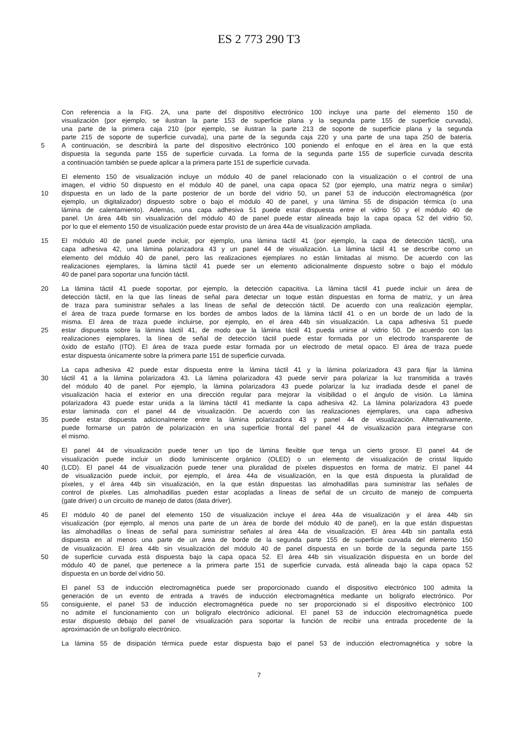ES 2 773 290 T3
Con referencia a la FIG. 2A, una parte del dispositivo electrónico 100 incluye una parte del elemento 150 de
visualización (por ejemplo, se ilustran la parte 153 de superficie plana y la segunda parte 155 de superficie curvada),
una parte de la primera caja 210 (por ejemplo, se ilustran la parte 213 de soporte de superficie plana y la segunda
parte 215 de soporte de superficie curvada), una parte de la segunda caja 220 y una parte de una tapa 250 de batería.
5 A continuación, se describirá la parte del dispositivo electrónico 100 poniendo el enfoque en el área en la que está
dispuesta la segunda parte 155 de superficie curvada. La forma de la segunda parte 155 de superficie curvada descrita
a continuación también se puede aplicar a la primera parte 151 de superficie curvada.
El elemento 150 de visualización incluye un módulo 40 de panel relacionado con la visualización o el control de una
imagen, el vidrio 50 dispuesto en el módulo 40 de panel, una capa opaca 52 (por ejemplo, una matriz negra o similar)
10 dispuesta en un lado de la parte posterior de un borde del vidrio 50, un panel 53 de inducción electromagnética (por
ejemplo, un digitalizador) dispuesto sobre o bajo el módulo 40 de panel, y una lámina 55 de disipación térmica (o una
lámina de calentamiento). Además, una capa adhesiva 51 puede estar dispuesta entre el vidrio 50 y el módulo 40 de
panel. Un área 44b sin visualización del módulo 40 de panel puede estar alineada bajo la capa opaca 52 del vidrio 50,
por lo que el elemento 150 de visualización puede estar provisto de un área 44a de visualización ampliada.
15 El módulo 40 de panel puede incluir, por ejemplo, una lámina táctil 41 (por ejemplo, la capa de detección táctil), una
capa adhesiva 42, una lámina polarizadora 43 y un panel 44 de visualización. La lámina táctil 41 se describe como un
elemento del módulo 40 de panel, pero las realizaciones ejemplares no están limitadas al mismo. De acuerdo con las
realizaciones ejemplares, la lámina táctil 41 puede ser un elemento adicionalmente dispuesto sobre o bajo el módulo
40 de panel para soportar una función táctil.
20 La lámina táctil 41 puede soportar, por ejemplo, la detección capacitiva. La lámina táctil 41 puede incluir un área de
detección táctil, en la que las líneas de señal para detectar un toque están dispuestas en forma de matriz, y un área
de traza para suministrar señales a las líneas de señal de detección táctil. De acuerdo con una realización ejemplar,
el área de traza puede formarse en los bordes de ambos lados de la lámina táctil 41 o en un borde de un lado de la
misma. El área de traza puede incluirse, por ejemplo, en el área 44b sin visualización. La capa adhesiva 51 puede
25 estar dispuesta sobre la lámina táctil 41, de modo que la lámina táctil 41 pueda unirse al vidrio 50. De acuerdo con las
realizaciones ejemplares, la línea de señal de detección táctil puede estar formada por un electrodo transparente de
óxido de estaño (ITO). El área de traza puede estar formada por un electrodo de metal opaco. El área de traza puede
estar dispuesta únicamente sobre la primera parte 151 de superficie curvada.
La capa adhesiva 42 puede estar dispuesta entre la lámina táctil 41 y la lámina polarizadora 43 para fijar la lámina
30 táctil 41 a la lámina polarizadora 43. La lámina polarizadora 43 puede servir para polarizar la luz transmitida a través
del módulo 40 de panel. Por ejemplo, la lámina polarizadora 43 puede polarizar la luz irradiada desde el panel de
visualización hacia el exterior en una dirección regular para mejorar la visibilidad o el ángulo de visión. La lámina
polarizadora 43 puede estar unida a la lámina táctil 41 mediante la capa adhesiva 42. La lámina polarizadora 43 puede
estar laminada con el panel 44 de visualización. De acuerdo con las realizaciones ejemplares, una capa adhesiva
35 puede estar dispuesta adicionalmente entre la lámina polarizadora 43 y panel 44 de visualización. Alternativamente,
puede formarse un patrón de polarización en una superficie frontal del panel 44 de visualización para integrarse con
el mismo.
El panel 44 de visualización puede tener un tipo de lámina flexible que tenga un cierto grosor. El panel 44 de
visualización puede incluir un diodo luminiscente orgánico (OLED) o un elemento de visualización de cristal líquido
40 (LCD). El panel 44 de visualización puede tener una pluralidad de píxeles dispuestos en forma de matriz. El panel 44
de visualización puede incluir, por ejemplo, el área 44a de visualización, en la que está dispuesta la pluralidad de
píxeles, y el área 44b sin visualización, en la que están dispuestas las almohadillas para suministrar las señales de
control de píxeles. Las almohadillas pueden estar acopladas a líneas de señal de un circuito de manejo de compuerta
(gate driver) o un circuito de manejo de datos (data driver).
45 El módulo 40 de panel del elemento 150 de visualización incluye el área 44a de visualización y el área 44b sin
visualización (por ejemplo, al menos una parte de un área de borde del módulo 40 de panel), en la que están dispuestas
las almohadillas o líneas de señal para suministrar señales al área 44a de visualización. El área 44b sin pantalla está
dispuesta en al menos una parte de un área de borde de la segunda parte 155 de superficie curvada del elemento 150
de visualización. El área 44b sin visualización del módulo 40 de panel dispuesta en un borde de la segunda parte 155
50 de superficie curvada está dispuesta bajo la capa opaca 52. El área 44b sin visualización dispuesta en un borde del
módulo 40 de panel, que pertenece a la primera parte 151 de superficie curvada, está alineada bajo la capa opaca 52
dispuesta en un borde del vidrio 50.
El panel 53 de inducción electromagnética puede ser proporcionado cuando el dispositivo electrónico 100 admita la
generación de un evento de entrada a través de inducción electromagnética mediante un bolígrafo electrónico. Por
55 consiguiente, el panel 53 de inducción electromagnética puede no ser proporcionado si el dispositivo electrónico 100
no admite el funcionamiento con un bolígrafo electrónico adicional. El panel 53 de inducción electromagnética puede
estar dispuesto debajo del panel de visualización para soportar la función de recibir una entrada procedente de la
aproximación de un bolígrafo electrónico.
La lámina 55 de disipación térmica puede estar dispuesta bajo el panel 53 de inducción electromagnética y sobre la
7